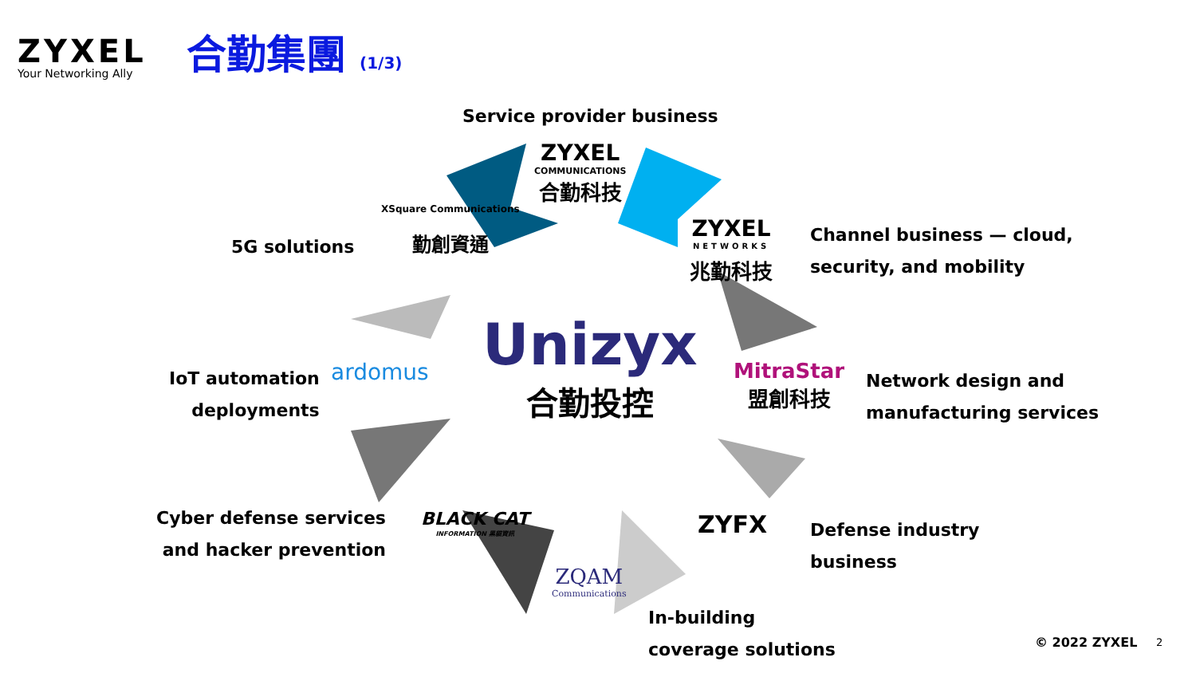ZYXEL
Your Networking Ally
合勤集團 (1/3)
Service provider business
ZYXEL
COMMUNICATIONS
合勤科技
XSquare Communications
勤創資通
5G solutions
ZYXEL
NETWORKS
兆勤科技
Channel business — cloud,
security, and mobility
Unizyx
合勤投控
ardomus
IoT automation
deployments
MitraStar
盟創科技
Network design and
manufacturing services
Cyber defense services
and hacker prevention
BLACK CAT
INFORMATION 黑貓資訊
ZYFX
Defense industry
business
ZQAM
Communications
In-building
coverage solutions
© 2022 ZYXEL 2